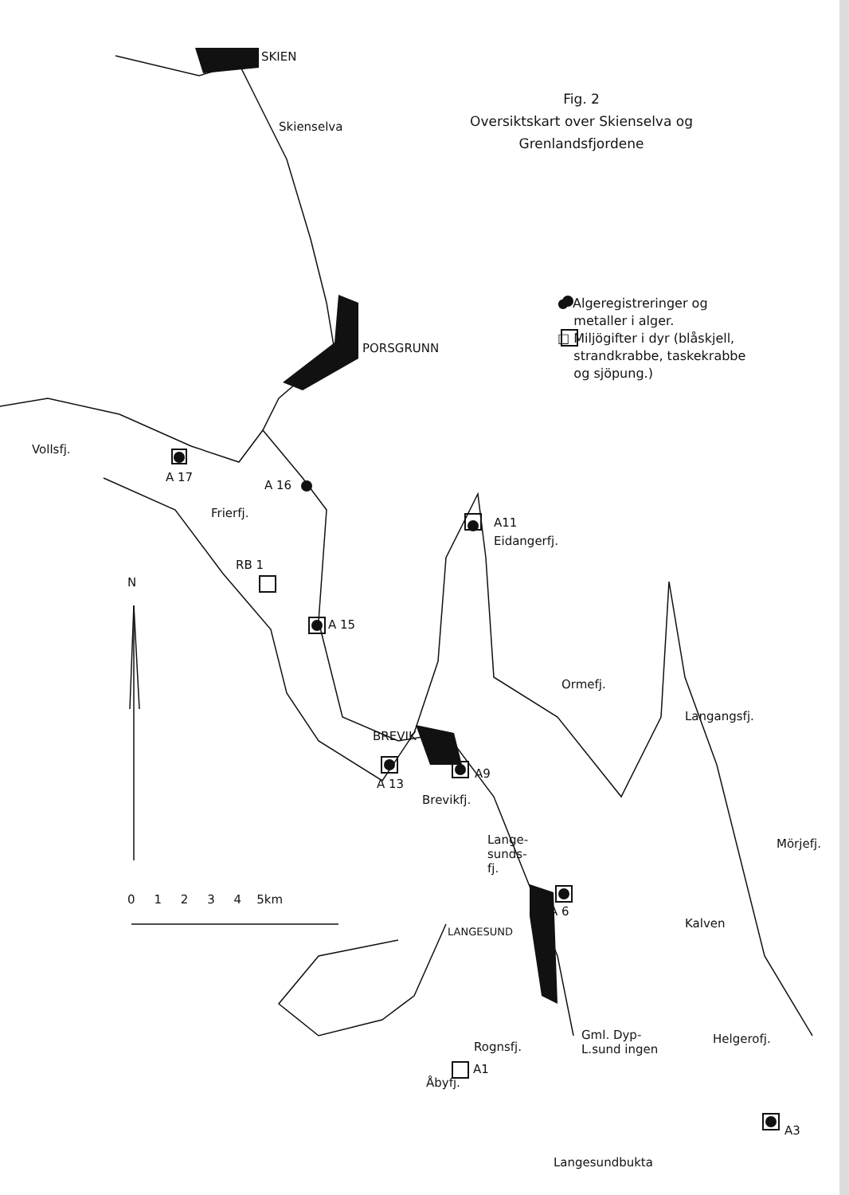SKIEN
Fig. 2
Oversiktskart over Skienselva og
Grenlandsfjordene
Skienselva
● Algeregistreringer og
metaller i alger.
□ Miljögifter i dyr (blåskjell,
strandkrabbe, taskekrabbe
og sjöpung.)
PORSGRUNN
Vollsfj.
A 17
A 16
Frierfj.
A11
Eidangerfj.
N
RB 1
A 15
Ormefj.
Langangsfj.
BREVIK
A9
A 13
Brevikfj.
Lange-
sunds-
fj.
Mörjefj.
0 1 2 3 4 5km
A 6
LANGESUND
Kalven
Rognsfj.
Gml. Dyp-
L.sund ingen
Helgerofj.
A1
Åbyfj.
A3
Langesundbukta